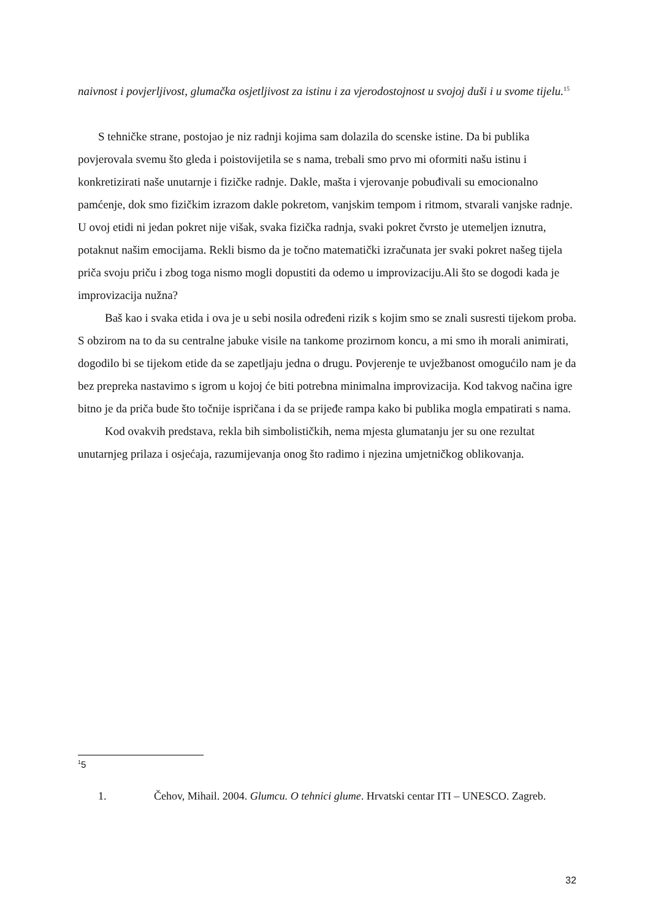naivnost i povjerljivost, glumačka osjetljivost za istinu i za vjerodostojnost u svojoj duši i u svome tijelu.<sup>15</sup>
S tehničke strane, postojao je niz radnji kojima sam dolazila do scenske istine. Da bi publika povjerovala svemu što gleda i poistovijetila se s nama, trebali smo prvo mi oformiti našu istinu i konkretizirati naše unutarnje i fizičke radnje. Dakle, mašta i vjerovanje pobuđivali su emocionalno pamćenje, dok smo fizičkim izrazom dakle pokretom, vanjskim tempom i ritmom, stvarali vanjske radnje.
U ovoj etidi ni jedan pokret nije višak, svaka fizička radnja, svaki pokret čvrsto je utemeljen iznutra, potaknut našim emocijama. Rekli bismo da je točno matematički izračunata jer svaki pokret našeg tijela priča svoju priču i zbog toga nismo mogli dopustiti da odemo u improvizaciju.Ali što se dogodi kada je improvizacija nužna?
Baš kao i svaka etida i ova je u sebi nosila određeni rizik s kojim smo se znali susresti tijekom proba. S obzirom na to da su centralne jabuke visile na tankome prozirnom koncu, a mi smo ih morali animirati, dogodilo bi se tijekom etide da se zapetljaju jedna o drugu. Povjerenje te uvježbanost omogućilo nam je da bez prepreka nastavimo s igrom u kojoj će biti potrebna minimalna improvizacija. Kod takvog načina igre bitno je da priča bude što točnije ispričana i da se prijeđe rampa kako bi publika mogla empatirati s nama.
Kod ovakvih predstava, rekla bih simbolističkih, nema mjesta glumatanju jer su one rezultat unutarnjeg prilaza i osjećaja, razumijevanja onog što radimo i njezina umjetničkog oblikovanja.
<sup>1</sup> 5
1. Čehov, Mihail. 2004. Glumcu. O tehnici glume. Hrvatski centar ITI – UNESCO. Zagreb.
32